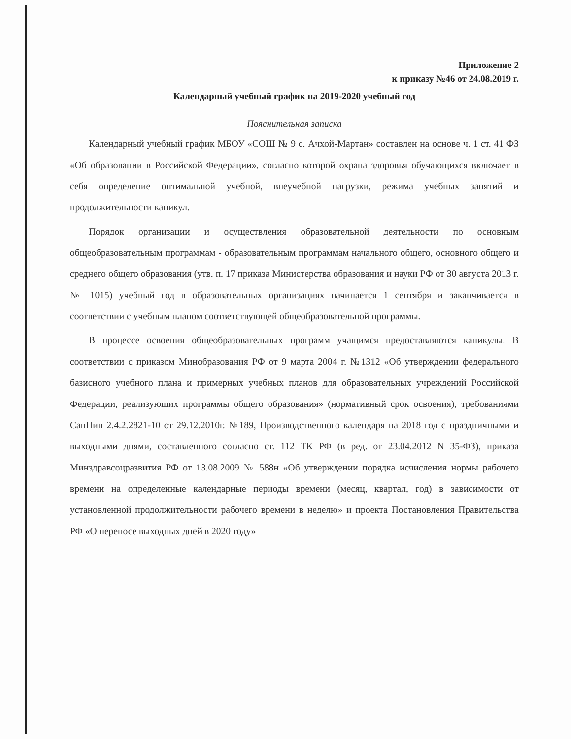Приложение 2
к приказу №46 от 24.08.2019 г.
Календарный учебный график на 2019-2020 учебный год
Пояснительная записка
Календарный учебный график МБОУ «СОШ № 9 с. Ачхой-Мартан» составлен на основе ч. 1 ст. 41 ФЗ «Об образовании в Российской Федерации», согласно которой охрана здоровья обучающихся включает в себя определение оптимальной учебной, внеучебной нагрузки, режима учебных занятий и продолжительности каникул.
Порядок организации и осуществления образовательной деятельности по основным общеобразовательным программам - образовательным программам начального общего, основного общего и среднего общего образования (утв. п. 17 приказа Министерства образования и науки РФ от 30 августа 2013 г. № 1015) учебный год в образовательных организациях начинается 1 сентября и заканчивается в соответствии с учебным планом соответствующей общеобразовательной программы.
В процессе освоения общеобразовательных программ учащимся предоставляются каникулы. В соответствии с приказом Минобразования РФ от 9 марта 2004 г. №1312 «Об утверждении федерального базисного учебного плана и примерных учебных планов для образовательных учреждений Российской Федерации, реализующих программы общего образования» (нормативный срок освоения), требованиями СанПин 2.4.2.2821-10 от 29.12.2010г. №189, Производственного календаря на 2018 год с праздничными и выходными днями, составленного согласно ст. 112 ТК РФ (в ред. от 23.04.2012 N 35-ФЗ), приказа Минздравсоцразвития РФ от 13.08.2009 № 588н «Об утверждении порядка исчисления нормы рабочего времени на определенные календарные периоды времени (месяц, квартал, год) в зависимости от установленной продолжительности рабочего времени в неделю» и проекта Постановления Правительства РФ «О переносе выходных дней в 2020 году»